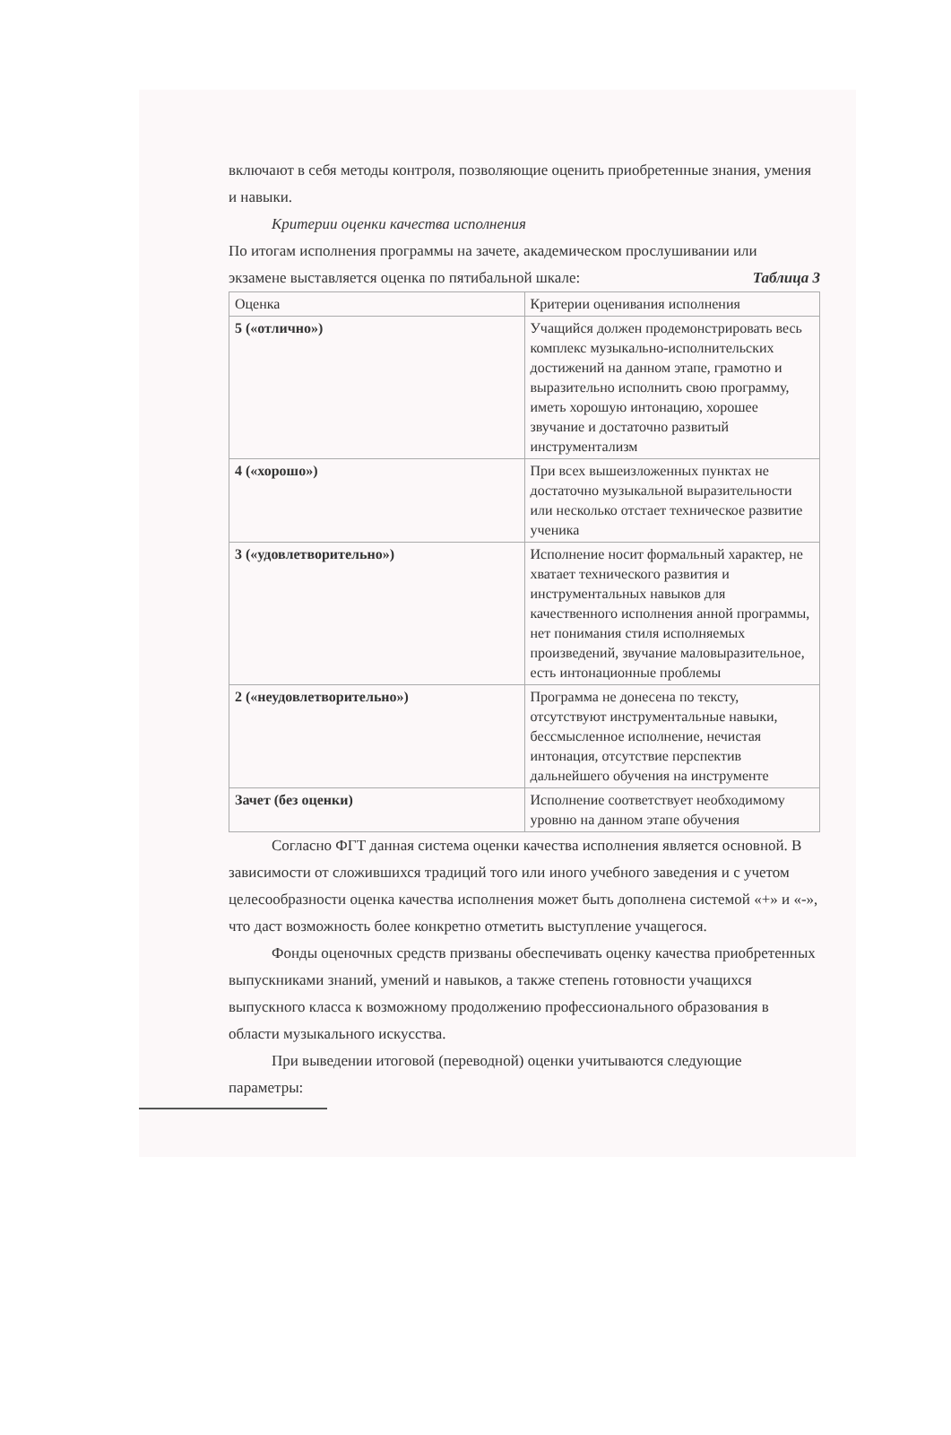включают в себя методы контроля, позволяющие оценить приобретенные знания, умения и навыки.
Критерии оценки качества исполнения
По итогам исполнения программы на зачете, академическом прослушивании или
экзамене выставляется оценка по пятибальной шкале: Таблица 3
| Оценка | Критерии оценивания исполнения |
| 5 («отлично») | Учащийся должен продемонстрировать весь комплекс музыкально-исполнительских достижений на данном этапе, грамотно и выразительно исполнить свою программу, иметь хорошую интонацию, хорошее звучание и достаточно развитый инструментализм |
| 4 («хорошо») | При всех вышеизложенных пунктах не достаточно музыкальной выразительности или несколько отстает техническое развитие ученика |
| 3 («удовлетворительно») | Исполнение носит формальный характер, не хватает технического развития и инструментальных навыков для качественного исполнения анной программы, нет понимания стиля исполняемых произведений, звучание маловыразительное, есть интонационные проблемы |
| 2 («неудовлетворительно») | Программа не донесена по тексту, отсутствуют инструментальные навыки, бессмысленное исполнение, нечистая интонация, отсутствие перспектив дальнейшего обучения на инструменте |
| Зачет (без оценки) | Исполнение соответствует необходимому уровню на данном этапе обучения |
Согласно ФГТ данная система оценки качества исполнения является основной. В зависимости от сложившихся традиций того или иного учебного заведения и с учетом целесообразности оценка качества исполнения может быть дополнена системой «+» и «-», что даст возможность более конкретно отметить выступление учащегося.
Фонды оценочных средств призваны обеспечивать оценку качества приобретенных выпускниками знаний, умений и навыков, а также степень готовности учащихся выпускного класса к возможному продолжению профессионального образования в области музыкального искусства.
При выведении итоговой (переводной) оценки учитываются следующие параметры: